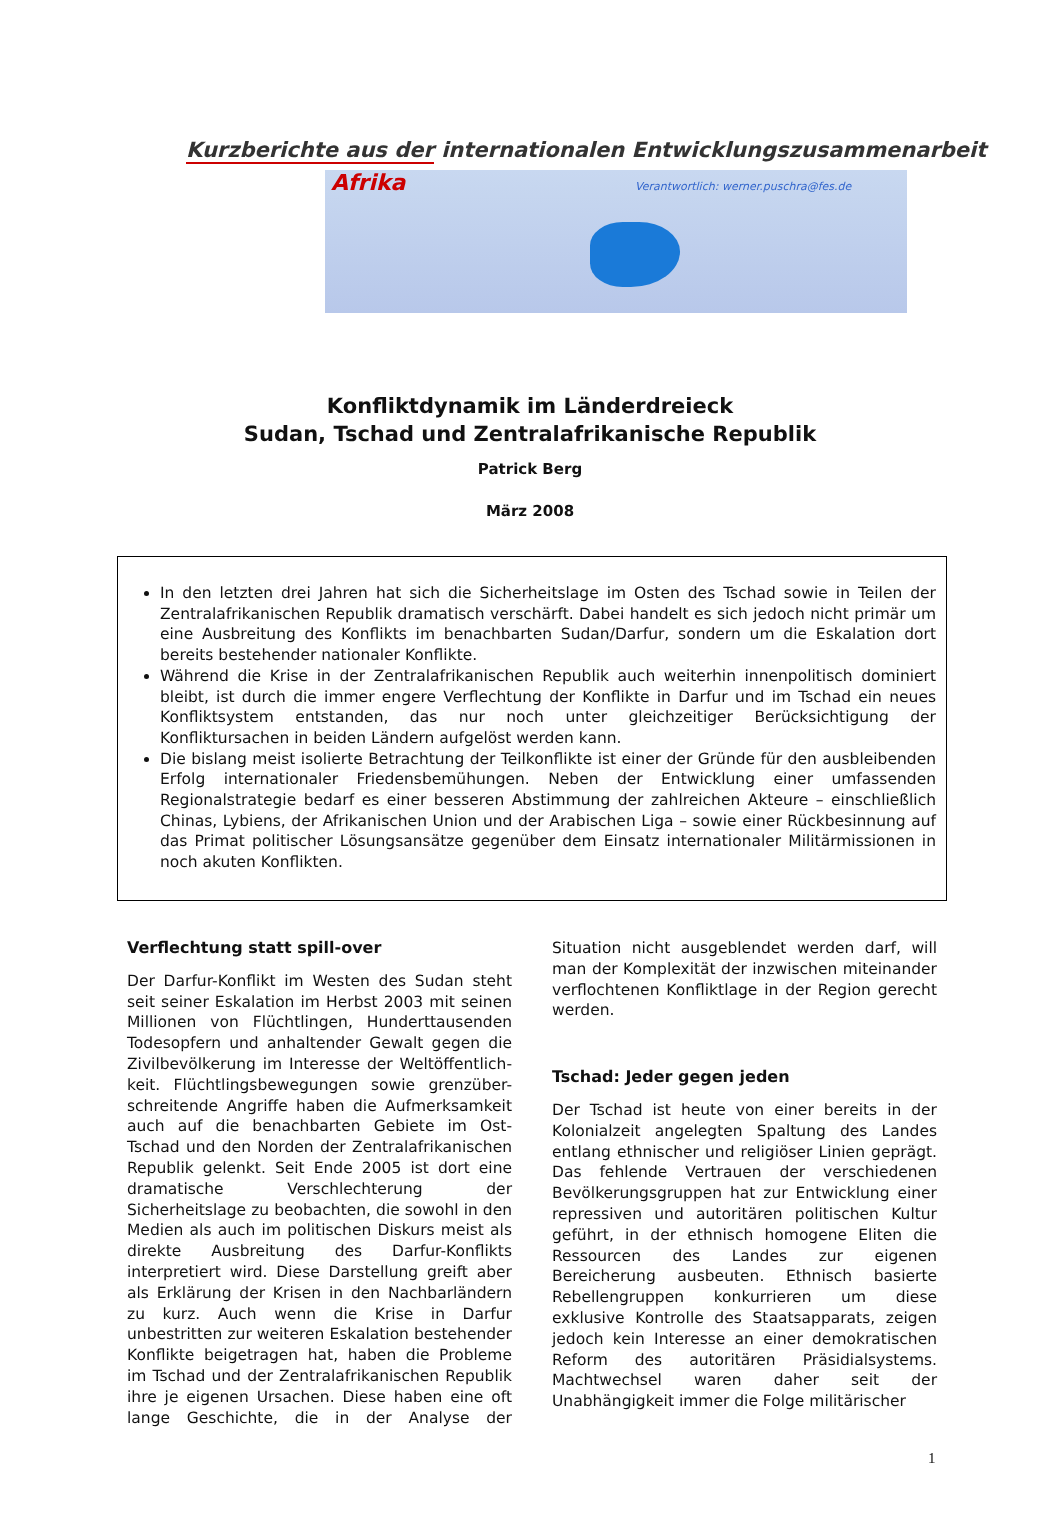Kurzberichte aus der internationalen Entwicklungszusammenarbeit
Afrika
Verantwortlich: werner.puschra@fes.de
Konfliktdynamik im Länderdreieck
Sudan, Tschad und Zentralafrikanische Republik
Patrick Berg
März 2008
In den letzten drei Jahren hat sich die Sicherheitslage im Osten des Tschad sowie in Teilen der Zentralafrikanischen Republik dramatisch verschärft. Dabei handelt es sich jedoch nicht primär um eine Ausbreitung des Konflikts im benachbarten Sudan/Darfur, sondern um die Eskalation dort bereits bestehender nationaler Konflikte.
Während die Krise in der Zentralafrikanischen Republik auch weiterhin innenpolitisch dominiert bleibt, ist durch die immer engere Verflechtung der Konflikte in Darfur und im Tschad ein neues Konfliktsystem entstanden, das nur noch unter gleichzeitiger Berücksichtigung der Konfliktursachen in beiden Ländern aufgelöst werden kann.
Die bislang meist isolierte Betrachtung der Teilkonflikte ist einer der Gründe für den ausbleibenden Erfolg internationaler Friedensbemühungen. Neben der Entwicklung einer umfassenden Regionalstrategie bedarf es einer besseren Abstimmung der zahlreichen Akteure – einschließlich Chinas, Lybiens, der Afrikanischen Union und der Arabischen Liga – sowie einer Rückbesinnung auf das Primat politischer Lösungsansätze gegenüber dem Einsatz internationaler Militärmissionen in noch akuten Konflikten.
Verflechtung statt spill-over
Der Darfur-Konflikt im Westen des Sudan steht seit seiner Eskalation im Herbst 2003 mit seinen Millionen von Flüchtlingen, Hunderttausenden Todesopfern und anhaltender Gewalt gegen die Zivilbevölkerung im Interesse der Weltöffentlich-keit. Flüchtlingsbewegungen sowie grenzüber-schreitende Angriffe haben die Aufmerksamkeit auch auf die benachbarten Gebiete im Ost-Tschad und den Norden der Zentralafrikanischen Republik gelenkt. Seit Ende 2005 ist dort eine dramatische Verschlechterung der Sicherheitslage zu beobachten, die sowohl in den Medien als auch im politischen Diskurs meist als direkte Ausbreitung des Darfur-Konflikts interpretiert wird. Diese Darstellung greift aber als Erklärung der Krisen in den Nachbarländern zu kurz. Auch wenn die Krise in Darfur unbestritten zur weiteren Eskalation bestehender Konflikte beigetragen hat, haben die Probleme im Tschad und der Zentralafrikanischen Republik ihre je eigenen Ursachen. Diese haben eine oft lange Geschichte, die in der Analyse der Situation nicht ausgeblendet werden darf, will man der Komplexität der inzwischen miteinander verflochtenen Konfliktlage in der Region gerecht werden.
Tschad: Jeder gegen jeden
Der Tschad ist heute von einer bereits in der Kolonialzeit angelegten Spaltung des Landes entlang ethnischer und religiöser Linien geprägt. Das fehlende Vertrauen der verschiedenen Bevölkerungsgruppen hat zur Entwicklung einer repressiven und autoritären politischen Kultur geführt, in der ethnisch homogene Eliten die Ressourcen des Landes zur eigenen Bereicherung ausbeuten. Ethnisch basierte Rebellengruppen konkurrieren um diese exklusive Kontrolle des Staatsapparats, zeigen jedoch kein Interesse an einer demokratischen Reform des autoritären Präsidialsystems. Machtwechsel waren daher seit der Unabhängigkeit immer die Folge militärischer
1